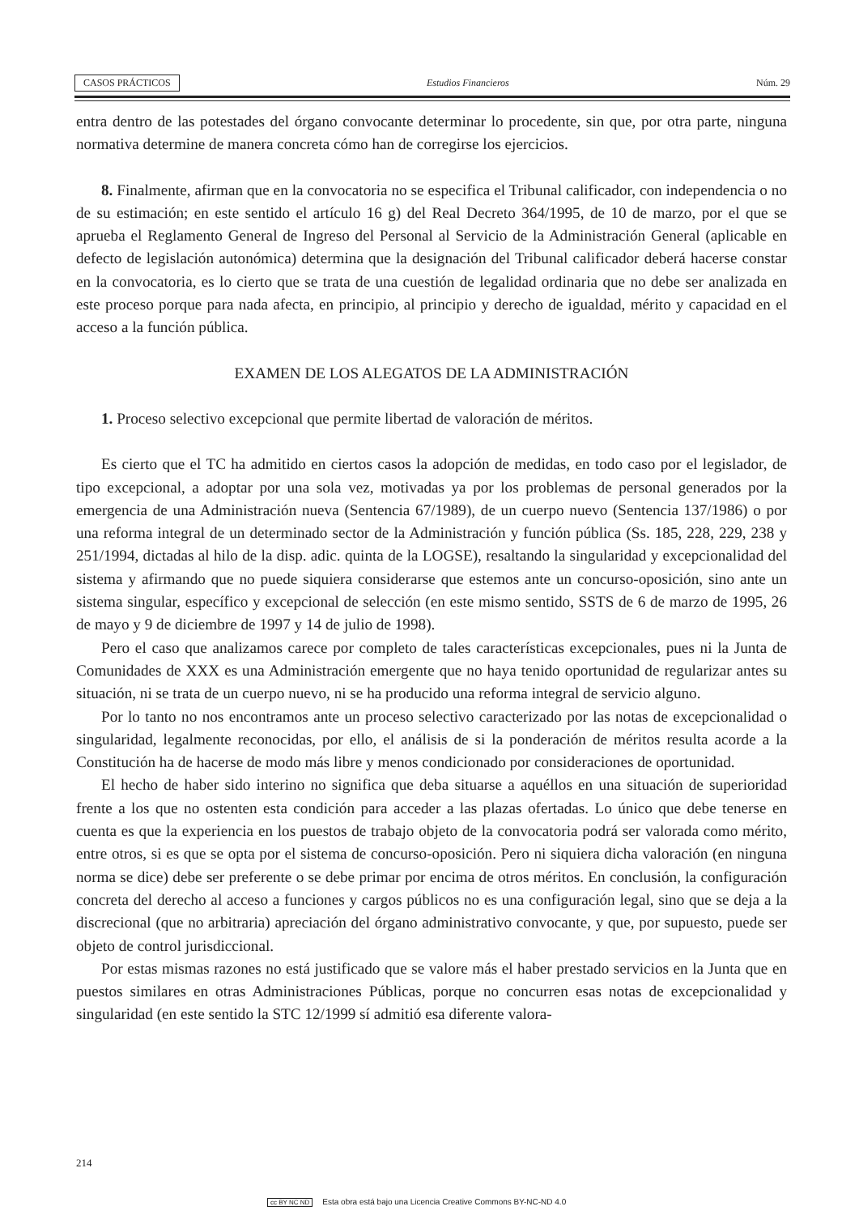CASOS PRÁCTICOS Estudios Financieros Núm. 29
entra dentro de las potestades del órgano convocante determinar lo procedente, sin que, por otra parte, ninguna normativa determine de manera concreta cómo han de corregirse los ejercicios.
8. Finalmente, afirman que en la convocatoria no se especifica el Tribunal calificador, con independencia o no de su estimación; en este sentido el artículo 16 g) del Real Decreto 364/1995, de 10 de marzo, por el que se aprueba el Reglamento General de Ingreso del Personal al Servicio de la Administración General (aplicable en defecto de legislación autonómica) determina que la designación del Tribunal calificador deberá hacerse constar en la convocatoria, es lo cierto que se trata de una cuestión de legalidad ordinaria que no debe ser analizada en este proceso porque para nada afecta, en principio, al principio y derecho de igualdad, mérito y capacidad en el acceso a la función pública.
EXAMEN DE LOS ALEGATOS DE LA ADMINISTRACIÓN
1. Proceso selectivo excepcional que permite libertad de valoración de méritos.
Es cierto que el TC ha admitido en ciertos casos la adopción de medidas, en todo caso por el legislador, de tipo excepcional, a adoptar por una sola vez, motivadas ya por los problemas de personal generados por la emergencia de una Administración nueva (Sentencia 67/1989), de un cuerpo nuevo (Sentencia 137/1986) o por una reforma integral de un determinado sector de la Administración y función pública (Ss. 185, 228, 229, 238 y 251/1994, dictadas al hilo de la disp. adic. quinta de la LOGSE), resaltando la singularidad y excepcionalidad del sistema y afirmando que no puede siquiera considerarse que estemos ante un concurso-oposición, sino ante un sistema singular, específico y excepcional de selección (en este mismo sentido, SSTS de 6 de marzo de 1995, 26 de mayo y 9 de diciembre de 1997 y 14 de julio de 1998).
Pero el caso que analizamos carece por completo de tales características excepcionales, pues ni la Junta de Comunidades de XXX es una Administración emergente que no haya tenido oportunidad de regularizar antes su situación, ni se trata de un cuerpo nuevo, ni se ha producido una reforma integral de servicio alguno.
Por lo tanto no nos encontramos ante un proceso selectivo caracterizado por las notas de excepcionalidad o singularidad, legalmente reconocidas, por ello, el análisis de si la ponderación de méritos resulta acorde a la Constitución ha de hacerse de modo más libre y menos condicionado por consideraciones de oportunidad.
El hecho de haber sido interino no significa que deba situarse a aquéllos en una situación de superioridad frente a los que no ostenten esta condición para acceder a las plazas ofertadas. Lo único que debe tenerse en cuenta es que la experiencia en los puestos de trabajo objeto de la convocatoria podrá ser valorada como mérito, entre otros, si es que se opta por el sistema de concurso-oposición. Pero ni siquiera dicha valoración (en ninguna norma se dice) debe ser preferente o se debe primar por encima de otros méritos. En conclusión, la configuración concreta del derecho al acceso a funciones y cargos públicos no es una configuración legal, sino que se deja a la discrecional (que no arbitraria) apreciación del órgano administrativo convocante, y que, por supuesto, puede ser objeto de control jurisdiccional.
Por estas mismas razones no está justificado que se valore más el haber prestado servicios en la Junta que en puestos similares en otras Administraciones Públicas, porque no concurren esas notas de excepcionalidad y singularidad (en este sentido la STC 12/1999 sí admitió esa diferente valora-
214
cc BY NC ND Esta obra está bajo una Licencia Creative Commons BY-NC-ND 4.0